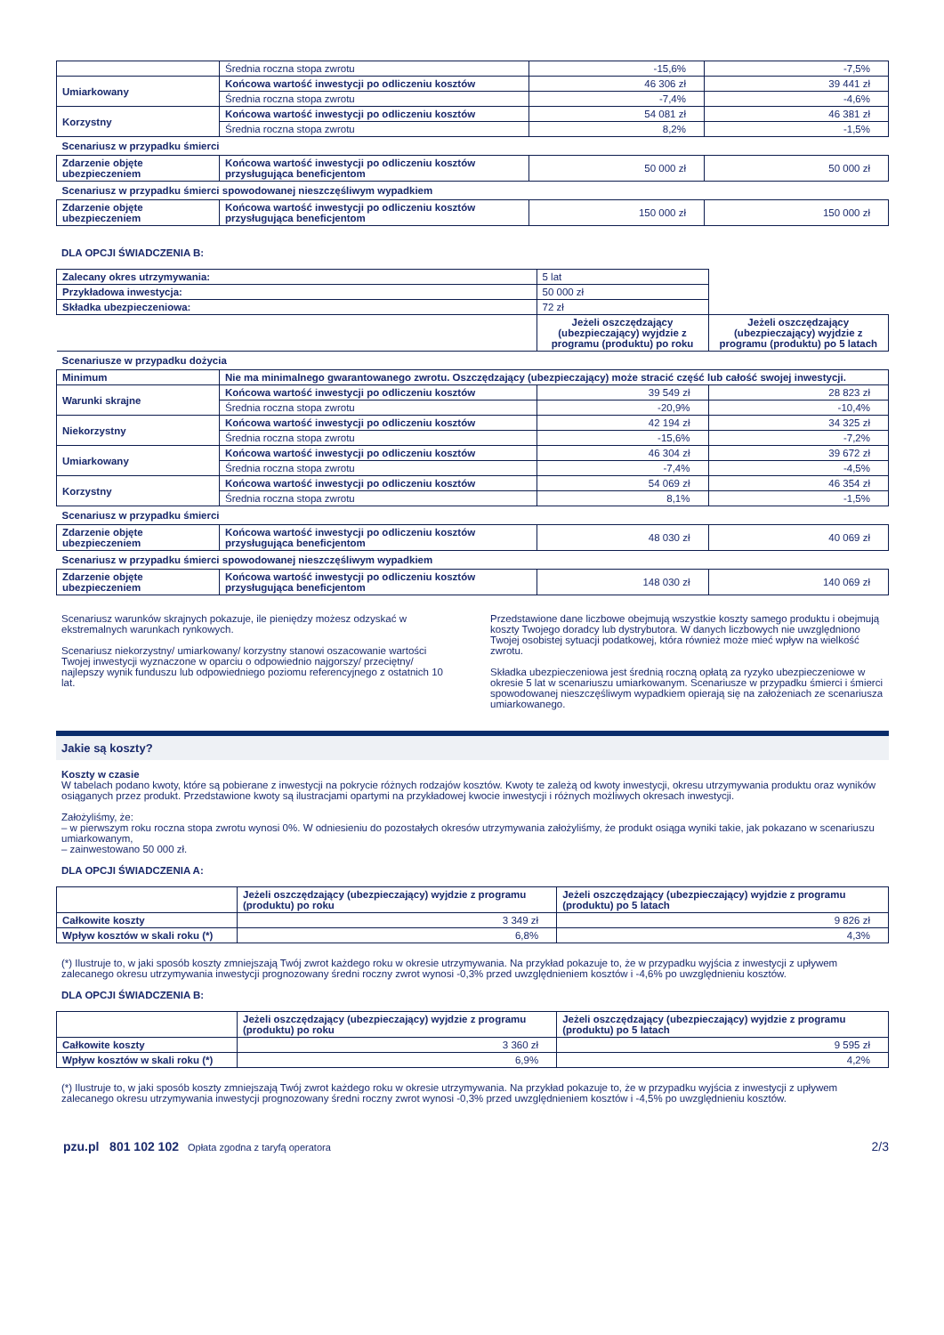| | Średnia roczna stopa zwrotu | -15,6% | -7,5% |
| Umiarkowany | Końcowa wartość inwestycji po odliczeniu kosztów | 46 306 zł | 39 441 zł |
| | Średnia roczna stopa zwrotu | -7,4% | -4,6% |
| Korzystny | Końcowa wartość inwestycji po odliczeniu kosztów | 54 081 zł | 46 381 zł |
| | Średnia roczna stopa zwrotu | 8,2% | -1,5% |
| Scenariusz w przypadku śmierci | | | |
| Zdarzenie objęte ubezpieczeniem | Końcowa wartość inwestycji po odliczeniu kosztów przysługująca beneficjentom | 50 000 zł | 50 000 zł |
| Scenariusz w przypadku śmierci spowodowanej nieszczęśliwym wypadkiem | | | |
| Zdarzenie objęte ubezpieczeniem | Końcowa wartość inwestycji po odliczeniu kosztów przysługująca beneficjentom | 150 000 zł | 150 000 zł |
DLA OPCJI ŚWIADCZENIA B:
| Zalecany okres utrzymywania: | | 5 lat | |
| Przykładowa inwestycja: | | 50 000 zł | |
| Składka ubezpieczeniowa: | | 72 zł | |
| | | Jeżeli oszczędzający (ubezpieczający) wyjdzie z programu (produktu) po roku | Jeżeli oszczędzający (ubezpieczający) wyjdzie z programu (produktu) po 5 latach |
| Scenariusze w przypadku dożycia | | | |
| Minimum | Nie ma minimalnego gwarantowanego zwrotu. Oszczędzający (ubezpieczający) może stracić część lub całość swojej inwestycji. | | |
| Warunki skrajne | Końcowa wartość inwestycji po odliczeniu kosztów | 39 549 zł | 28 823 zł |
| | Średnia roczna stopa zwrotu | -20,9% | -10,4% |
| Niekorzystny | Końcowa wartość inwestycji po odliczeniu kosztów | 42 194 zł | 34 325 zł |
| | Średnia roczna stopa zwrotu | -15,6% | -7,2% |
| Umiarkowany | Końcowa wartość inwestycji po odliczeniu kosztów | 46 304 zł | 39 672 zł |
| | Średnia roczna stopa zwrotu | -7,4% | -4,5% |
| Korzystny | Końcowa wartość inwestycji po odliczeniu kosztów | 54 069 zł | 46 354 zł |
| | Średnia roczna stopa zwrotu | 8,1% | -1,5% |
| Scenariusz w przypadku śmierci | | | |
| Zdarzenie objęte ubezpieczeniem | Końcowa wartość inwestycji po odliczeniu kosztów przysługująca beneficjentom | 48 030 zł | 40 069 zł |
| Scenariusz w przypadku śmierci spowodowanej nieszczęśliwym wypadkiem | | | |
| Zdarzenie objęte ubezpieczeniem | Końcowa wartość inwestycji po odliczeniu kosztów przysługująca beneficjentom | 148 030 zł | 140 069 zł |
Scenariusz warunków skrajnych pokazuje, ile pieniędzy możesz odzyskać w ekstremalnych warunkach rynkowych.
Scenariusz niekorzystny/ umiarkowany/ korzystny stanowi oszacowanie wartości Twojej inwestycji wyznaczone w oparciu o odpowiednio najgorszy/ przeciętny/ najlepszy wynik funduszu lub odpowiedniego poziomu referencyjnego z ostatnich 10 lat.
Przedstawione dane liczbowe obejmują wszystkie koszty samego produktu i obejmują koszty Twojego doradcy lub dystrybutora. W danych liczbowych nie uwzględniono Twojej osobistej sytuacji podatkowej, która również może mieć wpływ na wielkość zwrotu.
Składka ubezpieczeniowa jest średnią roczną opłatą za ryzyko ubezpieczeniowe w okresie 5 lat w scenariuszu umiarkowanym. Scenariusze w przypadku śmierci i śmierci spowodowanej nieszczęśliwym wypadkiem opierają się na założeniach ze scenariusza umiarkowanego.
Jakie są koszty?
Koszty w czasie
W tabelach podano kwoty, które są pobierane z inwestycji na pokrycie różnych rodzajów kosztów. Kwoty te zależą od kwoty inwestycji, okresu utrzymywania produktu oraz wyników osiąganych przez produkt. Przedstawione kwoty są ilustracjami opartymi na przykładowej kwocie inwestycji i różnych możliwych okresach inwestycji.
Założyliśmy, że:
– w pierwszym roku roczna stopa zwrotu wynosi 0%. W odniesieniu do pozostałych okresów utrzymywania założyliśmy, że produkt osiąga wyniki takie, jak pokazano w scenariuszu umiarkowanym,
– zainwestowano 50 000 zł.
DLA OPCJI ŚWIADCZENIA A:
| | Jeżeli oszczędzający (ubezpieczający) wyjdzie z programu (produktu) po roku | Jeżeli oszczędzający (ubezpieczający) wyjdzie z programu (produktu) po 5 latach |
| Całkowite koszty | 3 349 zł | 9 826 zł |
| Wpływ kosztów w skali roku (*) | 6,8% | 4,3% |
(*) Ilustruje to, w jaki sposób koszty zmniejszają Twój zwrot każdego roku w okresie utrzymywania. Na przykład pokazuje to, że w przypadku wyjścia z inwestycji z upływem zalecanego okresu utrzymywania inwestycji prognozowany średni roczny zwrot wynosi -0,3% przed uwzględnieniem kosztów i -4,6% po uwzględnieniu kosztów.
DLA OPCJI ŚWIADCZENIA B:
| | Jeżeli oszczędzający (ubezpieczający) wyjdzie z programu (produktu) po roku | Jeżeli oszczędzający (ubezpieczający) wyjdzie z programu (produktu) po 5 latach |
| Całkowite koszty | 3 360 zł | 9 595 zł |
| Wpływ kosztów w skali roku (*) | 6,9% | 4,2% |
(*) Ilustruje to, w jaki sposób koszty zmniejszają Twój zwrot każdego roku w okresie utrzymywania. Na przykład pokazuje to, że w przypadku wyjścia z inwestycji z upływem zalecanego okresu utrzymywania inwestycji prognozowany średni roczny zwrot wynosi -0,3% przed uwzględnieniem kosztów i -4,5% po uwzględnieniu kosztów.
pzu.pl 801 102 102 Opłata zgodna z taryfą operatora 2/3